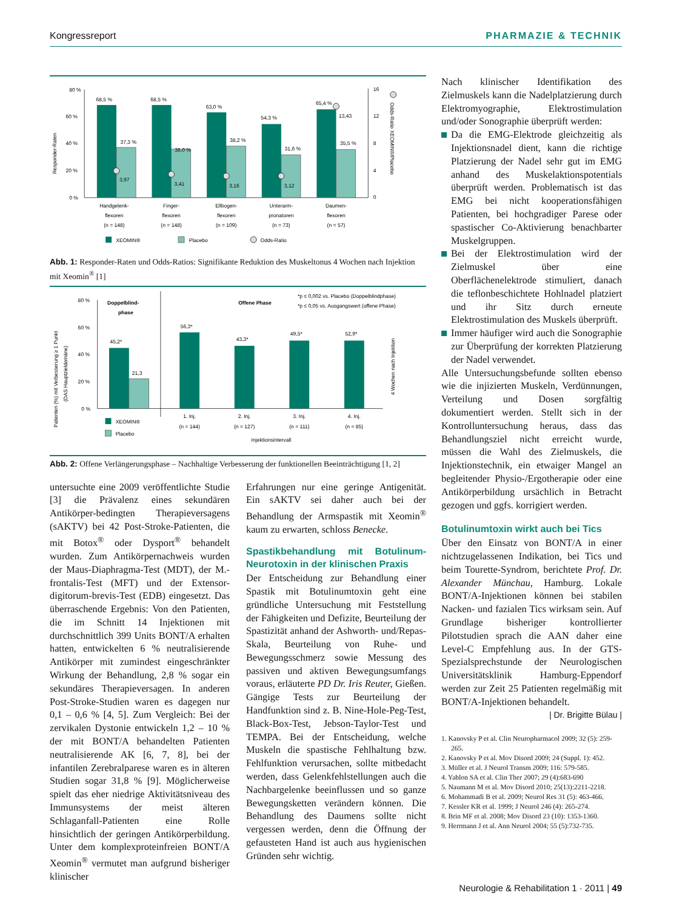Kongressreport PHARMAZIE & TECHNIK
80 %
60 %
40 %
20 %
0 %
16
12
8
4
0
Responder-Raten
Odds-Ratio XEOMIN®/Placebo
68,5 %
37,3 %
3,97
68,5 %
36,0 %
3,41
63,0 %
38,2 %
3,16
54,3 %
31,6 %
3,12
65,4 %
13,43
35,5 %
Handgelenk-
flexoren
(n = 148)
Finger-
flexoren
(n = 148)
Ellbogen-
flexoren
(n = 109)
Unterarm-
pronatoren
(n = 73)
Daumen-
flexoren
(n = 57)
XEOMIN®
Placebo
Odds-Ratio
Abb. 1: Responder-Raten und Odds-Ratios: Signifikante Reduktion des Muskeltonus 4 Wochen nach Injektion mit Xeomin<sup>®</sup> [1]
80 %
60 %
40 %
20 %
0 %
Patienten (%) mit Verbesserung ≥ 1 Punkt
(DAS Hauptzieldomäne)
4 Wochen nach Injektion
Doppelblind-
phase
Offene Phase
*p ≤ 0,002 vs. Placebo (Doppelblindphase)
*p ≤ 0,05 vs. Ausgangswert (offene Phase)
45,2*
21,3
56,3*
43,3*
49,5*
52,9*
1. Inj.
(n = 144)
2. Inj.
(n = 127)
3. Inj.
(n = 111)
4. Inj.
(n = 85)
Injektionsintervall
XEOMIN®
Placebo
Abb. 2: Offene Verlängerungsphase – Nachhaltige Verbesserung der funktionellen Beeinträchtigung [1, 2]
untersuchte eine 2009 veröffentlichte Studie [3] die Prävalenz eines sekundären Antikörper-bedingten Therapieversagens (sAKTV) bei 42 Post-Stroke-Patienten, die mit Botox<sup>®</sup> oder Dysport<sup>®</sup> behandelt wurden. Zum Antikörpernachweis wurden der Maus-Diaphragma-Test (MDT), der M.-frontalis-Test (MFT) und der Extensor-digitorum-brevis-Test (EDB) eingesetzt. Das überraschende Ergebnis: Von den Patienten, die im Schnitt 14 Injektionen mit durchschnittlich 399 Units BONT/A erhalten hatten, entwickelten 6 % neutralisierende Antikörper mit zumindest eingeschränkter Wirkung der Behandlung, 2,8 % sogar ein sekundäres Therapieversagen. In anderen Post-Stroke-Studien waren es dagegen nur 0,1 – 0,6 % [4, 5]. Zum Vergleich: Bei der zervikalen Dystonie entwickeln 1,2 – 10 % der mit BONT/A behandelten Patienten neutralisierende AK [6, 7, 8], bei der infantilen Zerebralparese waren es in älteren Studien sogar 31,8 % [9]. Möglicherweise spielt das eher niedrige Aktivitätsniveau des Immunsystems der meist älteren Schlaganfall-Patienten eine Rolle hinsichtlich der geringen Antikörperbildung. Unter dem komplexproteinfreien BONT/A Xeomin<sup>®</sup> vermutet man aufgrund bisheriger klinischer
Erfahrungen nur eine geringe Antigenität. Ein sAKTV sei daher auch bei der Behandlung der Armspastik mit Xeomin<sup>®</sup> kaum zu erwarten, schloss Benecke.
Spastikbehandlung mit Botulinum-Neurotoxin in der klinischen Praxis
Der Entscheidung zur Behandlung einer Spastik mit Botulinumtoxin geht eine gründliche Untersuchung mit Feststellung der Fähigkeiten und Defizite, Beurteilung der Spastizität anhand der Ashworth- und/Repas-Skala, Beurteilung von Ruhe- und Bewegungsschmerz sowie Messung des passiven und aktiven Bewegungsumfangs voraus, erläuterte PD Dr. Iris Reuter, Gießen. Gängige Tests zur Beurteilung der Handfunktion sind z. B. Nine-Hole-Peg-Test, Black-Box-Test, Jebson-Taylor-Test und TEMPA. Bei der Entscheidung, welche Muskeln die spastische Fehlhaltung bzw. Fehlfunktion verursachen, sollte mitbedacht werden, dass Gelenkfehlstellungen auch die Nachbargelenke beeinflussen und so ganze Bewegungsketten verändern können. Die Behandlung des Daumens sollte nicht vergessen werden, denn die Öffnung der gefausteten Hand ist auch aus hygienischen Gründen sehr wichtig.
Nach klinischer Identifikation des Zielmuskels kann die Nadelplatzierung durch Elektromyographie, Elektrostimulation und/oder Sonographie überprüft werden:
Da die EMG-Elektrode gleichzeitig als Injektionsnadel dient, kann die richtige Platzierung der Nadel sehr gut im EMG anhand des Muskelaktionspotentials überprüft werden. Problematisch ist das EMG bei nicht kooperationsfähigen Patienten, bei hochgradiger Parese oder spastischer Co-Aktivierung benachbarter Muskelgruppen.
Bei der Elektrostimulation wird der Zielmuskel über eine Oberflächenelektrode stimuliert, danach die teflonbeschichtete Hohlnadel platziert und ihr Sitz durch erneute Elektrostimulation des Muskels überprüft.
Immer häufiger wird auch die Sonographie zur Überprüfung der korrekten Platzierung der Nadel verwendet.
Alle Untersuchungsbefunde sollten ebenso wie die injizierten Muskeln, Verdünnungen, Verteilung und Dosen sorgfältig dokumentiert werden. Stellt sich in der Kontrolluntersuchung heraus, dass das Behandlungsziel nicht erreicht wurde, müssen die Wahl des Zielmuskels, die Injektionstechnik, ein etwaiger Mangel an begleitender Physio-/Ergotherapie oder eine Antikörperbildung ursächlich in Betracht gezogen und ggfs. korrigiert werden.
Botulinumtoxin wirkt auch bei Tics
Über den Einsatz von BONT/A in einer nichtzugelassenen Indikation, bei Tics und beim Tourette-Syndrom, berichtete Prof. Dr. Alexander Münchau, Hamburg. Lokale BONT/A-Injektionen können bei stabilen Nacken- und fazialen Tics wirksam sein. Auf Grundlage bisheriger kontrollierter Pilotstudien sprach die AAN daher eine Level-C Empfehlung aus. In der GTS-Spezialsprechstunde der Neurologischen Universitätsklinik Hamburg-Eppendorf werden zur Zeit 25 Patienten regelmäßig mit BONT/A-Injektionen behandelt.
| Dr. Brigitte Bülau |
1. Kanovsky P et al. Clin Neuropharmacol 2009; 32 (5): 259-265.
2. Kanovsky P et al. Mov Disord 2009; 24 (Suppl. 1): 452.
3. Müller et al. J Neurol Transm 2009; 116: 579-585.
4. Yablon SA et al. Clin Ther 2007; 29 (4):683-690
5. Naumann M et al. Mov Disord 2010; 25(13):2211-2218.
6. Mohammadi B et al. 2009; Neurol Res 31 (5): 463-466.
7. Kessler KR et al. 1999; J Neurol 246 (4): 265-274.
8. Brin MF et al. 2008; Mov Disord 23 (10): 1353-1360.
9. Herrmann J et al. Ann Neurol 2004; 55 (5):732-735.
Neurologie & Rehabilitation 1 · 2011 | 49